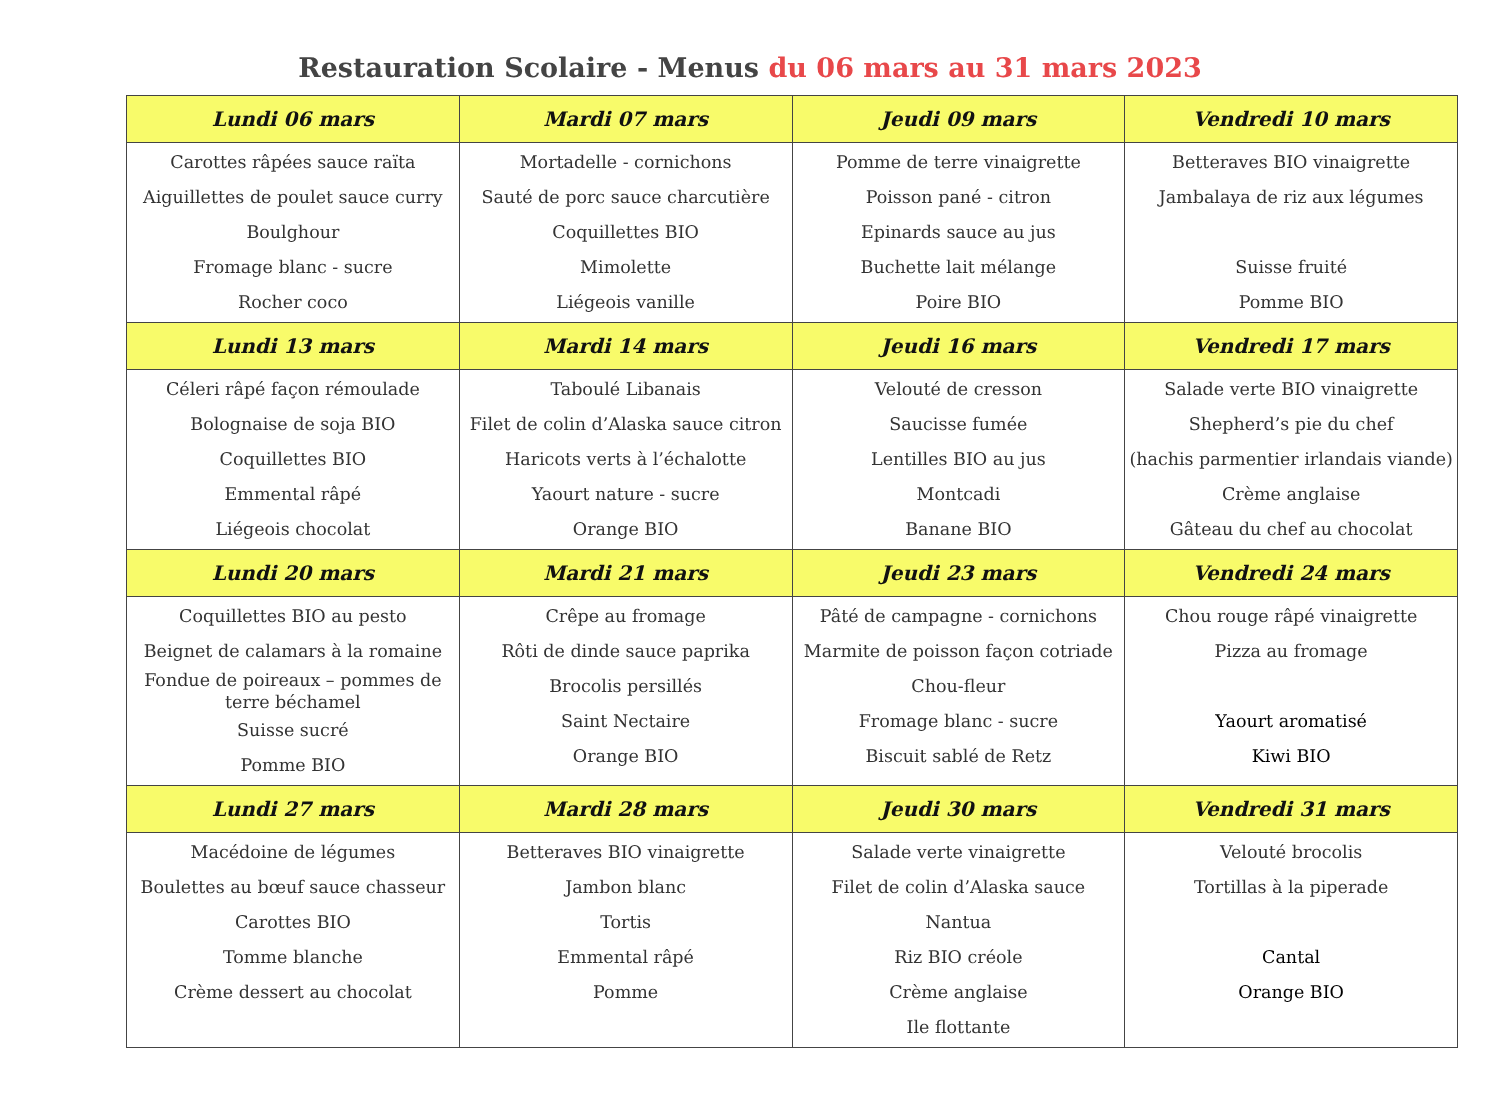Restauration Scolaire - Menus du 06 mars au 31 mars 2023
| Lundi 06 mars | Mardi 07 mars | Jeudi 09 mars | Vendredi 10 mars |
| --- | --- | --- | --- |
| Carottes râpées sauce raïta Aiguillettes de poulet sauce curry Boulghour Fromage blanc - sucre Rocher coco | Mortadelle - cornichons Sauté de porc sauce charcutière Coquillettes BIO Mimolette Liégeois vanille | Pomme de terre vinaigrette Poisson pané - citron Epinards sauce au jus Buchette lait mélange Poire BIO | Betteraves BIO vinaigrette Jambalaya de riz aux légumes Suisse fruité Pomme BIO |
| Lundi 13 mars | Mardi 14 mars | Jeudi 16 mars | Vendredi 17 mars |
| Céleri râpé façon rémoulade Bolognaise de soja BIO Coquillettes BIO Emmental râpé Liégeois chocolat | Taboulé Libanais Filet de colin d’Alaska sauce citron Haricots verts à l’échalotte Yaourt nature - sucre Orange BIO | Velouté de cresson Saucisse fumée Lentilles BIO au jus Montcadi Banane BIO | Salade verte BIO vinaigrette Shepherd’s pie du chef (hachis parmentier irlandais viande) Crème anglaise Gâteau du chef au chocolat |
| Lundi 20 mars | Mardi 21 mars | Jeudi 23 mars | Vendredi 24 mars |
| Coquillettes BIO au pesto Beignet de calamars à la romaine Fondue de poireaux – pommes de terre béchamel Suisse sucré Pomme BIO | Crêpe au fromage Rôti de dinde sauce paprika Brocolis persillés Saint Nectaire Orange BIO | Pâté de campagne - cornichons Marmite de poisson façon cotriade Chou-fleur Fromage blanc - sucre Biscuit sablé de Retz | Chou rouge râpé vinaigrette Pizza au fromage Yaourt aromatisé Kiwi BIO |
| Lundi 27 mars | Mardi 28 mars | Jeudi 30 mars | Vendredi 31 mars |
| Macédoine de légumes Boulettes au bœuf sauce chasseur Carottes BIO Tomme blanche Crème dessert au chocolat | Betteraves BIO vinaigrette Jambon blanc Tortis Emmental râpé Pomme | Salade verte vinaigrette Filet de colin d’Alaska sauce Nantua Riz BIO créole Crème anglaise Ile flottante | Velouté brocolis Tortillas à la piperade Cantal Orange BIO |